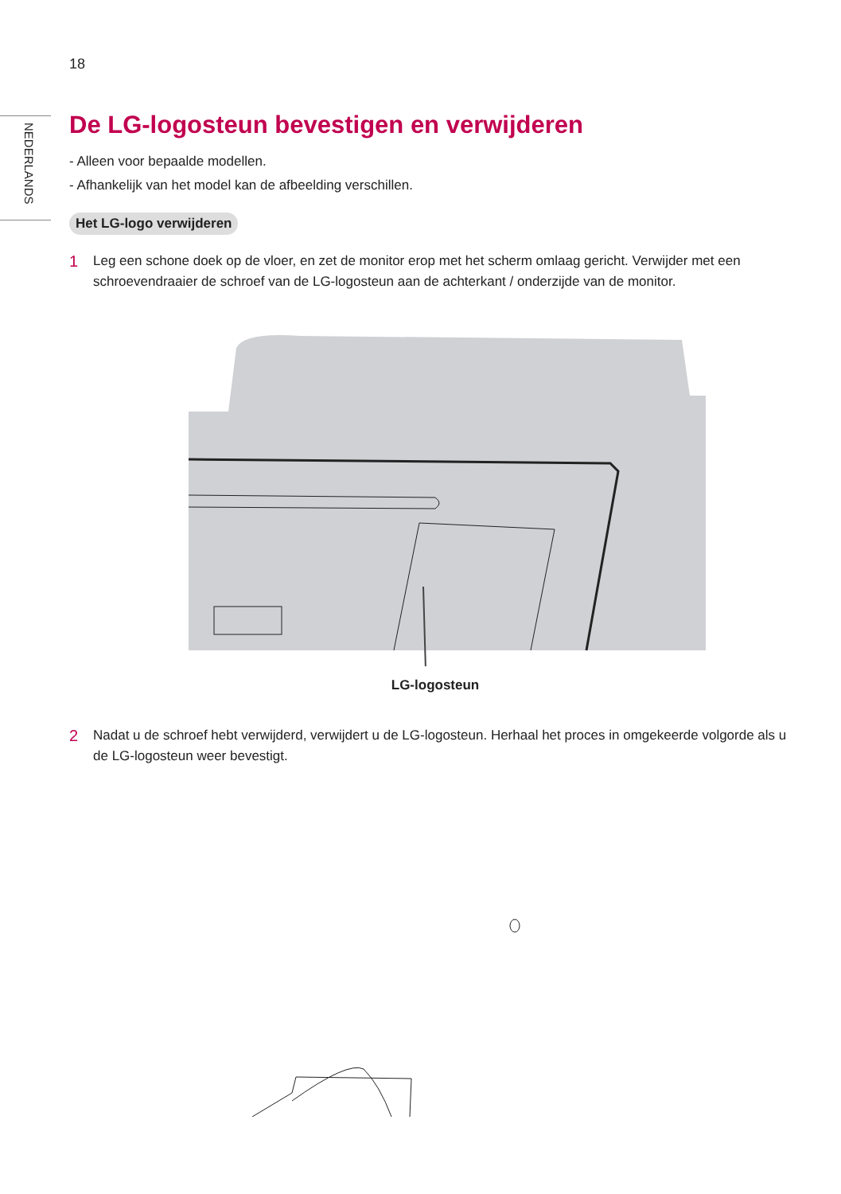NEDERLANDS
18
De LG-logosteun bevestigen en verwijderen
- Alleen voor bepaalde modellen.
- Afhankelijk van het model kan de afbeelding verschillen.
Het LG-logo verwijderen
1
Leg een schone doek op de vloer, en zet de monitor erop met het scherm omlaag gericht. Verwijder met een schroevendraaier de schroef van de LG-logosteun aan de achterkant / onderzijde van de monitor.
LG-logosteun
2
Nadat u de schroef hebt verwijderd, verwijdert u de LG-logosteun. Herhaal het proces in omgekeerde volgorde als u de LG-logosteun weer bevestigt.